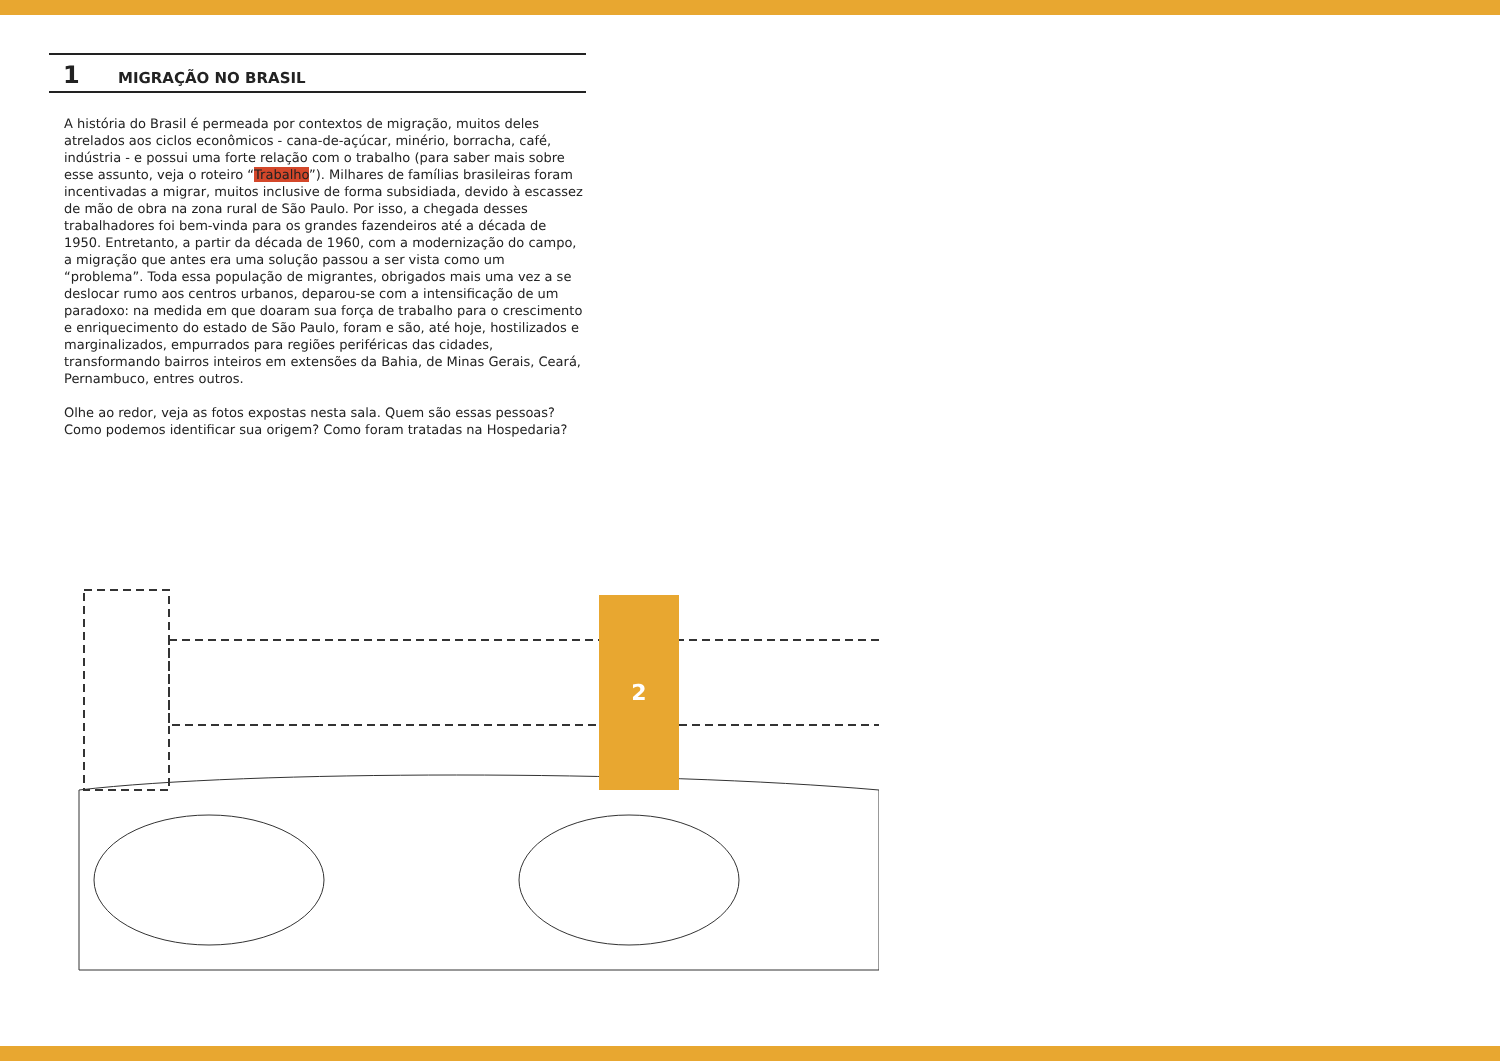1 MIGRAÇÃO NO BRASIL
A história do Brasil é permeada por contextos de migração, muitos deles atrelados aos ciclos econômicos - cana-de-açúcar, minério, borracha, café, indústria - e possui uma forte relação com o trabalho (para saber mais sobre esse assunto, veja o roteiro “Trabalho”). Milhares de famílias brasileiras foram incentivadas a migrar, muitos inclusive de forma subsidiada, devido à escassez de mão de obra na zona rural de São Paulo. Por isso, a chegada desses trabalhadores foi bem-vinda para os grandes fazendeiros até a década de 1950. Entretanto, a partir da década de 1960, com a modernização do campo, a migração que antes era uma solução passou a ser vista como um “problema”. Toda essa população de migrantes, obrigados mais uma vez a se deslocar rumo aos centros urbanos, deparou-se com a intensificação de um paradoxo: na medida em que doaram sua força de trabalho para o crescimento e enriquecimento do estado de São Paulo, foram e são, até hoje, hostilizados e marginalizados, empurrados para regiões periféricas das cidades, transformando bairros inteiros em extensões da Bahia, de Minas Gerais, Ceará, Pernambuco, entres outros.
Olhe ao redor, veja as fotos expostas nesta sala. Quem são essas pessoas? Como podemos identificar sua origem? Como foram tratadas na Hospedaria?
2